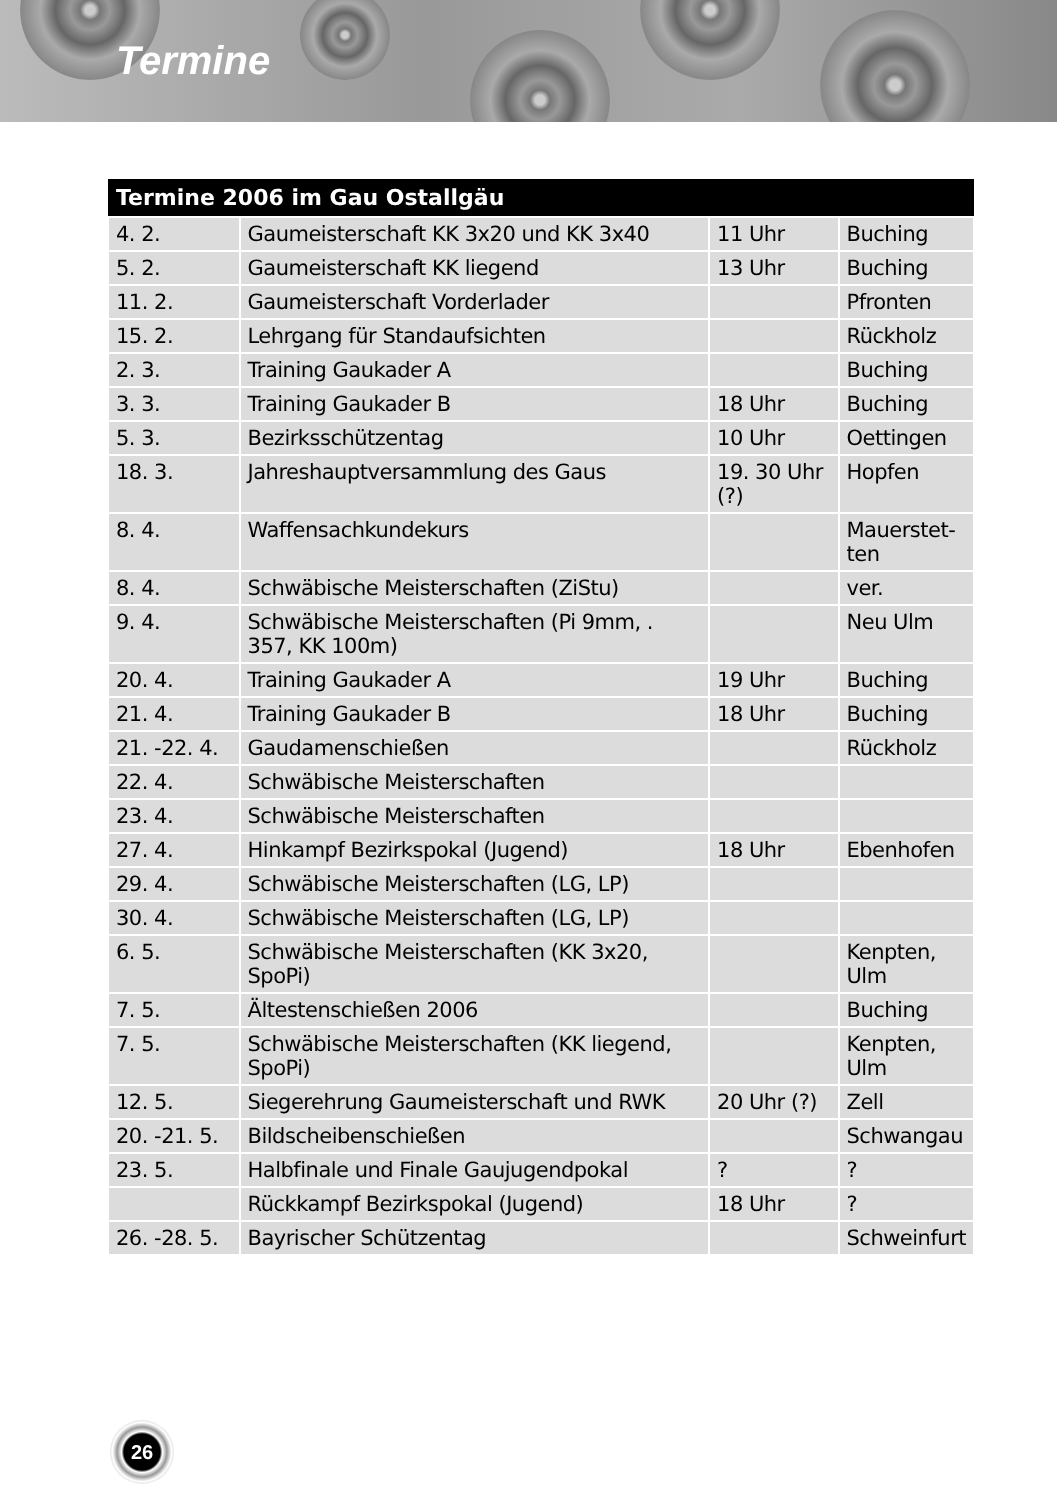Termine
| Termine 2006 im Gau Ostallgäu | | | |
| --- | --- | --- | --- |
| 4. 2. | Gaumeisterschaft KK 3x20 und KK 3x40 | 11 Uhr | Buching |
| 5. 2. | Gaumeisterschaft KK liegend | 13 Uhr | Buching |
| 11. 2. | Gaumeisterschaft Vorderlader | | Pfronten |
| 15. 2. | Lehrgang für Standaufsichten | | Rückholz |
| 2. 3. | Training Gaukader A | | Buching |
| 3. 3. | Training Gaukader B | 18 Uhr | Buching |
| 5. 3. | Bezirksschützentag | 10 Uhr | Oettingen |
| 18. 3. | Jahreshauptversammlung des Gaus | 19. 30 Uhr (?) | Hopfen |
| 8. 4. | Waffensachkundekurs | | Mauerstet-ten |
| 8. 4. | Schwäbische Meisterschaften (ZiStu) | | ver. |
| 9. 4. | Schwäbische Meisterschaften (Pi 9mm, . 357, KK 100m) | | Neu Ulm |
| 20. 4. | Training Gaukader A | 19 Uhr | Buching |
| 21. 4. | Training Gaukader B | 18 Uhr | Buching |
| 21. -22. 4. | Gaudamenschießen | | Rückholz |
| 22. 4. | Schwäbische Meisterschaften | | |
| 23. 4. | Schwäbische Meisterschaften | | |
| 27. 4. | Hinkampf Bezirkspokal (Jugend) | 18 Uhr | Ebenhofen |
| 29. 4. | Schwäbische Meisterschaften (LG, LP) | | |
| 30. 4. | Schwäbische Meisterschaften (LG, LP) | | |
| 6. 5. | Schwäbische Meisterschaften (KK 3x20, SpoPi) | | Kenpten, Ulm |
| 7. 5. | Ältestenschießen 2006 | | Buching |
| 7. 5. | Schwäbische Meisterschaften (KK liegend, SpoPi) | | Kenpten, Ulm |
| 12. 5. | Siegerehrung Gaumeisterschaft und RWK | 20 Uhr (?) | Zell |
| 20. -21. 5. | Bildscheibenschießen | | Schwangau |
| 23. 5. | Halbfinale und Finale Gaujugendpokal | ? | ? |
| | Rückkampf Bezirkspokal (Jugend) | 18 Uhr | ? |
| 26. -28. 5. | Bayrischer Schützentag | | Schweinfurt |
26